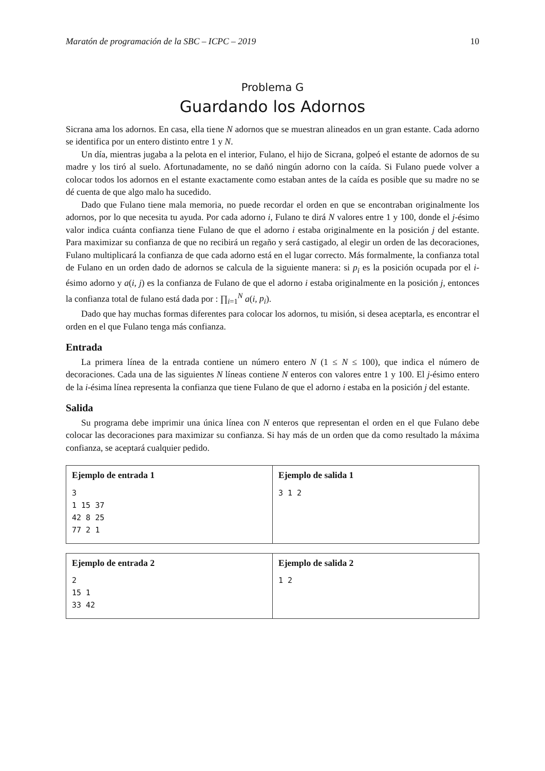Maratón de programación de la SBC – ICPC – 2019 10
Problema G
Guardando los Adornos
Sicrana ama los adornos. En casa, ella tiene N adornos que se muestran alineados en un gran estante. Cada adorno se identifica por un entero distinto entre 1 y N.
Un día, mientras jugaba a la pelota en el interior, Fulano, el hijo de Sicrana, golpeó el estante de adornos de su madre y los tiró al suelo. Afortunadamente, no se dañó ningún adorno con la caída. Si Fulano puede volver a colocar todos los adornos en el estante exactamente como estaban antes de la caída es posible que su madre no se dé cuenta de que algo malo ha sucedido.
Dado que Fulano tiene mala memoria, no puede recordar el orden en que se encontraban originalmente los adornos, por lo que necesita tu ayuda. Por cada adorno i, Fulano te dirá N valores entre 1 y 100, donde el j-ésimo valor indica cuánta confianza tiene Fulano de que el adorno i estaba originalmente en la posición j del estante. Para maximizar su confianza de que no recibirá un regaño y será castigado, al elegir un orden de las decoraciones, Fulano multiplicará la confianza de que cada adorno está en el lugar correcto. Más formalmente, la confianza total de Fulano en un orden dado de adornos se calcula de la siguiente manera: si p<sub>i</sub> es la posición ocupada por el i-ésimo adorno y a(i, j) es la confianza de Fulano de que el adorno i estaba originalmente en la posición j, entonces la confianza total de fulano está dada por : ∏<sub>i=1</sub><sup>N</sup> a(i, p<sub>i</sub>).
Dado que hay muchas formas diferentes para colocar los adornos, tu misión, si desea aceptarla, es encontrar el orden en el que Fulano tenga más confianza.
Entrada
La primera línea de la entrada contiene un número entero N (1 ≤ N ≤ 100), que indica el número de decoraciones. Cada una de las siguientes N líneas contiene N enteros con valores entre 1 y 100. El j-ésimo entero de la i-ésima línea representa la confianza que tiene Fulano de que el adorno i estaba en la posición j del estante.
Salida
Su programa debe imprimir una única línea con N enteros que representan el orden en el que Fulano debe colocar las decoraciones para maximizar su confianza. Si hay más de un orden que da como resultado la máxima confianza, se aceptará cualquier pedido.
| Ejemplo de entrada 1 3 1 15 37 42 8 25 77 2 1 | Ejemplo de salida 1 3 1 2 |
| Ejemplo de entrada 2 2 15 1 33 42 | Ejemplo de salida 2 1 2 |